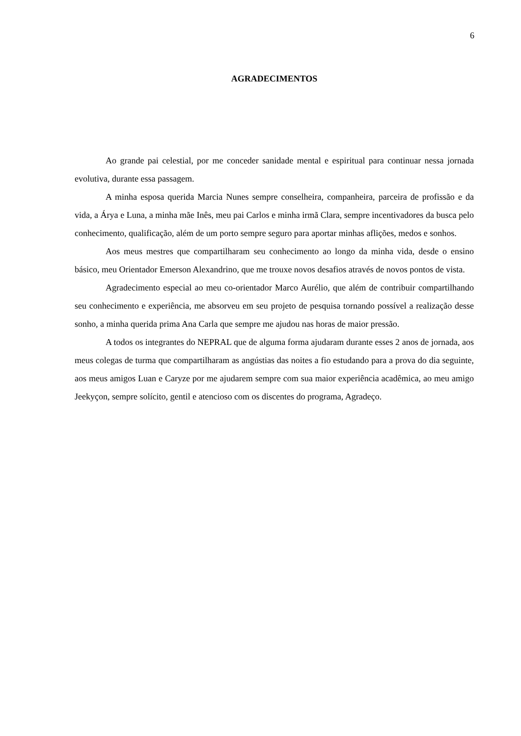6
AGRADECIMENTOS
Ao grande pai celestial, por me conceder sanidade mental e espiritual para continuar nessa jornada evolutiva, durante essa passagem.
A minha esposa querida Marcia Nunes sempre conselheira, companheira, parceira de profissão e da vida, a Árya e Luna, a minha mãe Inês, meu pai Carlos e minha irmã Clara, sempre incentivadores da busca pelo conhecimento, qualificação, além de um porto sempre seguro para aportar minhas aflições, medos e sonhos.
Aos meus mestres que compartilharam seu conhecimento ao longo da minha vida, desde o ensino básico, meu Orientador Emerson Alexandrino, que me trouxe novos desafios através de novos pontos de vista.
Agradecimento especial ao meu co-orientador Marco Aurélio, que além de contribuir compartilhando seu conhecimento e experiência, me absorveu em seu projeto de pesquisa tornando possível a realização desse sonho, a minha querida prima Ana Carla que sempre me ajudou nas horas de maior pressão.
A todos os integrantes do NEPRAL que de alguma forma ajudaram durante esses 2 anos de jornada, aos meus colegas de turma que compartilharam as angústias das noites a fio estudando para a prova do dia seguinte, aos meus amigos Luan e Caryze por me ajudarem sempre com sua maior experiência acadêmica, ao meu amigo Jeekyçon, sempre solícito, gentil e atencioso com os discentes do programa, Agradeço.